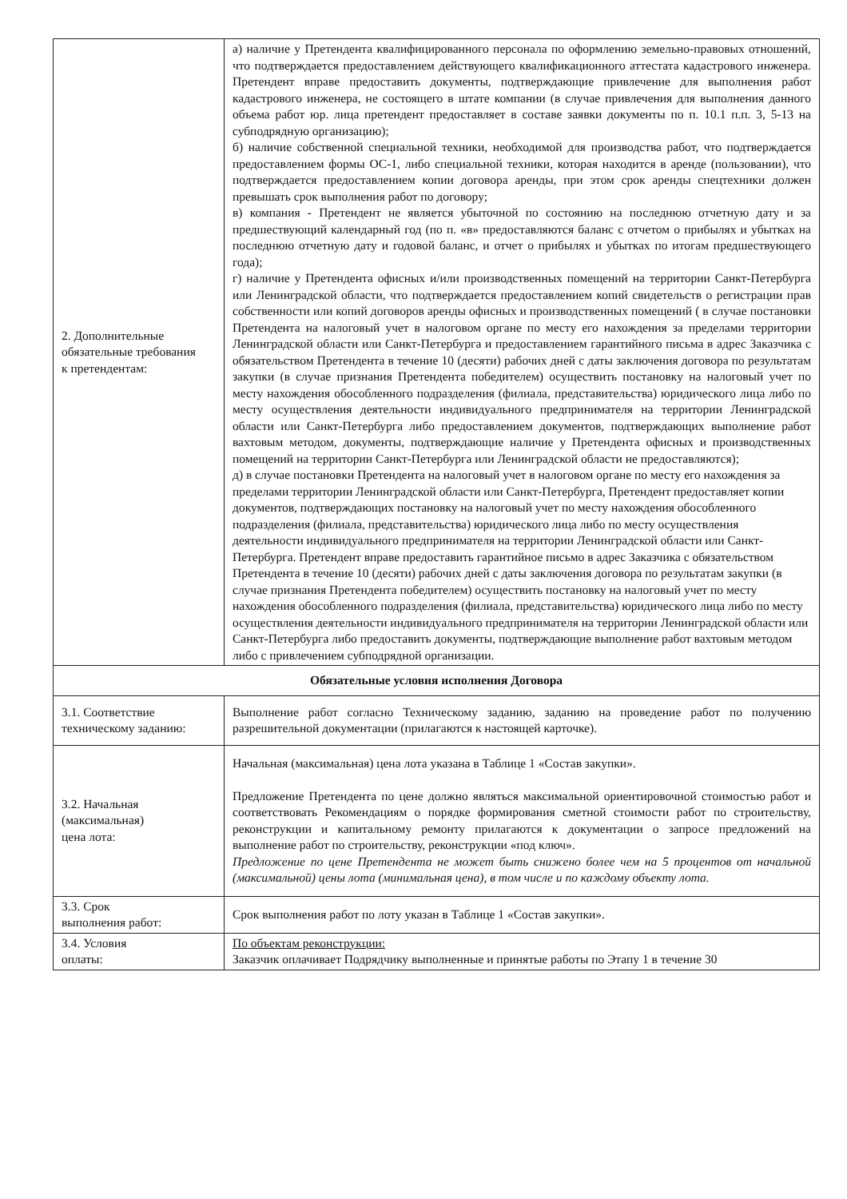| 2. Дополнительные обязательные требования к претендентам: | а) наличие у Претендента квалифицированного персонала по оформлению земельно-правовых отношений, что подтверждается предоставлением действующего квалификационного аттестата кадастрового инженера. Претендент вправе предоставить документы, подтверждающие привлечение для выполнения работ кадастрового инженера, не состоящего в штате компании (в случае привлечения для выполнения данного объема работ юр. лица претендент предоставляет в составе заявки документы по п. 10.1 п.п. 3, 5-13 на субподрядную организацию); б) наличие собственной специальной техники, необходимой для производства работ, что подтверждается предоставлением формы ОС-1, либо специальной техники, которая находится в аренде (пользовании), что подтверждается предоставлением копии договора аренды, при этом срок аренды спецтехники должен превышать срок выполнения работ по договору; в) компания - Претендент не является убыточной по состоянию на последнюю отчетную дату и за предшествующий календарный год (по п. «в» предоставляются баланс с отчетом о прибылях и убытках на последнюю отчетную дату и годовой баланс, и отчет о прибылях и убытках по итогам предшествующего года); г) наличие у Претендента офисных и/или производственных помещений на территории Санкт-Петербурга или Ленинградской области, что подтверждается предоставлением копий свидетельств о регистрации прав собственности или копий договоров аренды офисных и производственных помещений ( в случае постановки Претендента на налоговый учет в налоговом органе по месту его нахождения за пределами территории Ленинградской области или Санкт-Петербурга и предоставлением гарантийного письма в адрес Заказчика с обязательством Претендента в течение 10 (десяти) рабочих дней с даты заключения договора по результатам закупки (в случае признания Претендента победителем) осуществить постановку на налоговый учет по месту нахождения обособленного подразделения (филиала, представительства) юридического лица либо по месту осуществления деятельности индивидуального предпринимателя на территории Ленинградской области или Санкт-Петербурга либо предоставлением документов, подтверждающих выполнение работ вахтовым методом, документы, подтверждающие наличие у Претендента офисных и производственных помещений на территории Санкт-Петербурга или Ленинградской области не предоставляются); д) в случае постановки Претендента на налоговый учет в налоговом органе по месту его нахождения за пределами территории Ленинградской области или Санкт-Петербурга, Претендент предоставляет копии документов, подтверждающих постановку на налоговый учет по месту нахождения обособленного подразделения (филиала, представительства) юридического лица либо по месту осуществления деятельности индивидуального предпринимателя на территории Ленинградской области или Санкт-Петербурга. Претендент вправе предоставить гарантийное письмо в адрес Заказчика с обязательством Претендента в течение 10 (десяти) рабочих дней с даты заключения договора по результатам закупки (в случае признания Претендента победителем) осуществить постановку на налоговый учет по месту нахождения обособленного подразделения (филиала, представительства) юридического лица либо по месту осуществления деятельности индивидуального предпринимателя на территории Ленинградской области или Санкт-Петербурга либо предоставить документы, подтверждающие выполнение работ вахтовым методом либо с привлечением субподрядной организации. |
| Обязательные условия исполнения Договора | |
| 3.1. Соответствие техническому заданию: | Выполнение работ согласно Техническому заданию, заданию на проведение работ по получению разрешительной документации (прилагаются к настоящей карточке). |
| 3.2. Начальная (максимальная) цена лота: | Начальная (максимальная) цена лота указана в Таблице 1 «Состав закупки». Предложение Претендента по цене должно являться максимальной ориентировочной стоимостью работ и соответствовать Рекомендациям о порядке формирования сметной стоимости работ по строительству, реконструкции и капитальному ремонту прилагаются к документации о запросе предложений на выполнение работ по строительству, реконструкции «под ключ». Предложение по цене Претендента не может быть снижено более чем на 5 процентов от начальной (максимальной) цены лота (минимальная цена), в том числе и по каждому объекту лота. |
| 3.3. Срок выполнения работ: | Срок выполнения работ по лоту указан в Таблице 1 «Состав закупки». |
| 3.4. Условия оплаты: | По объектам реконструкции: Заказчик оплачивает Подрядчику выполненные и принятые работы по Этапу 1 в течение 30 |